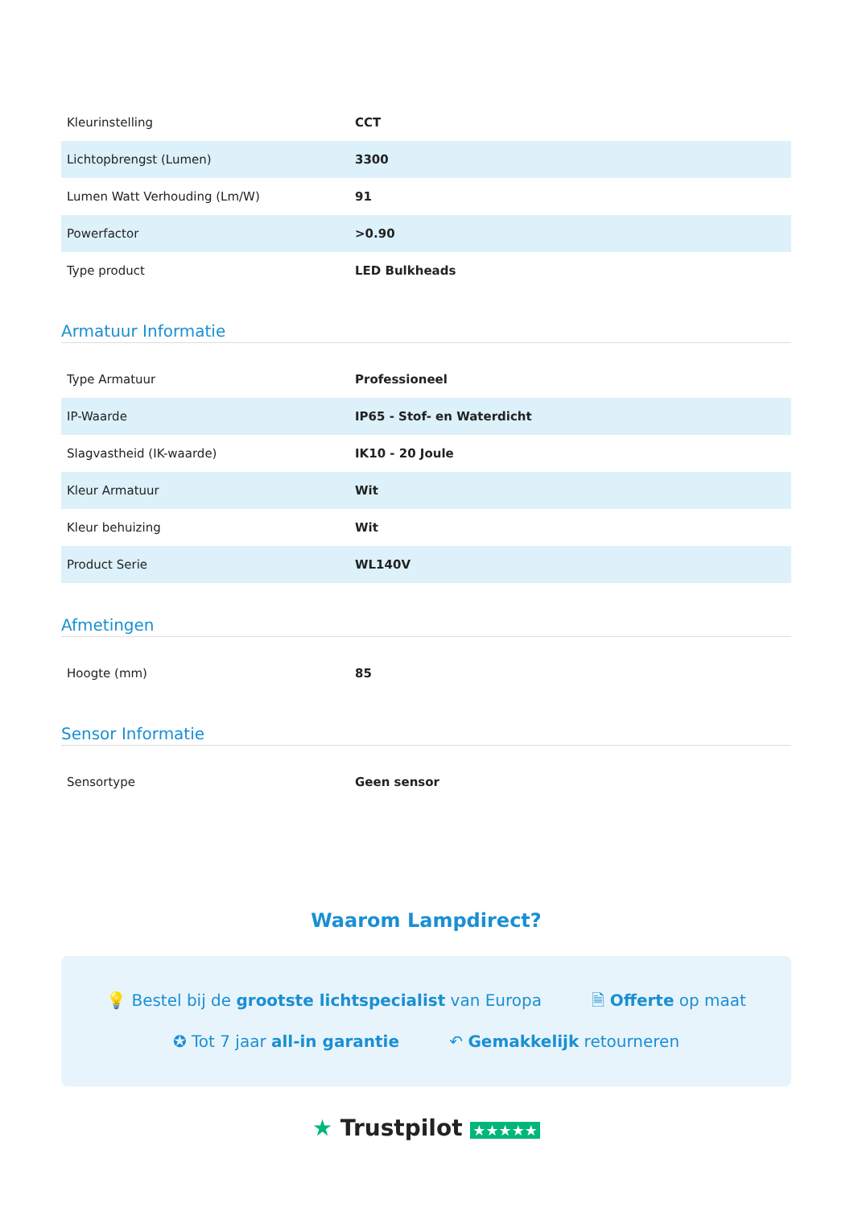| Kleurinstelling | CCT |
| Lichtopbrengst (Lumen) | 3300 |
| Lumen Watt Verhouding (Lm/W) | 91 |
| Powerfactor | >0.90 |
| Type product | LED Bulkheads |
Armatuur Informatie
| Type Armatuur | Professioneel |
| IP-Waarde | IP65 - Stof- en Waterdicht |
| Slagvastheid (IK-waarde) | IK10 - 20 Joule |
| Kleur Armatuur | Wit |
| Kleur behuizing | Wit |
| Product Serie | WL140V |
Afmetingen
| Hoogte (mm) | 85 |
Sensor Informatie
| Sensortype | Geen sensor |
Waarom Lampdirect?
💡 Bestel bij de grootste lichtspecialist van Europa 🗎 Offerte op maat
✪ Tot 7 jaar all-in garantie ↶ Gemakkelijk retourneren
★ Trustpilot ★★★★★